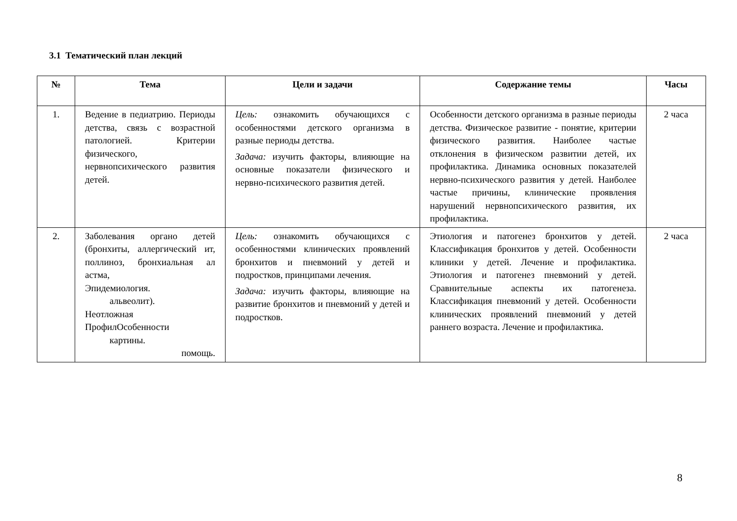3.1 Тематический план лекций
| № | Тема | Цели и задачи | Содержание темы | Часы |
| --- | --- | --- | --- | --- |
| 1. | Ведение в педиатрию. Периоды детства, связь с возрастной патологией. Критерии физического, нервнопсихического развития детей. | Цель: ознакомить обучающихся с особенностями детского организма в разные периоды детства. Задача: изучить факторы, влияющие на основные показатели физического и нервно-психического развития детей. | Особенности детского организма в разные периоды детства. Физическое развитие - понятие, критерии физического развития. Наиболее частые отклонения в физическом развитии детей, их профилактика. Динамика основных показателей нервно-психического развития у детей. Наиболее частые причины, клинические проявления нарушений нервнопсихического развития, их профилактика. | 2 часа |
| 2. | Заболевания органо детей (бронхиты, аллергический ит, поллиноз, бронхиальная ал астма, Эпидемиология. альвеолит). Неотложная ПрофилОсобенности картины. помощь. | Цель: ознакомить обучающихся с особенностями клинических проявлений бронхитов и пневмоний у детей и подростков, принципами лечения. Задача: изучить факторы, влияющие на развитие бронхитов и пневмоний у детей и подростков. | Этиология и патогенез бронхитов у детей. Классификация бронхитов у детей. Особенности клиники у детей. Лечение и профилактика. Этиология и патогенез пневмоний у детей. Сравнительные аспекты их патогенеза. Классификация пневмоний у детей. Особенности клинических проявлений пневмоний у детей раннего возраста. Лечение и профилактика. | 2 часа |
8